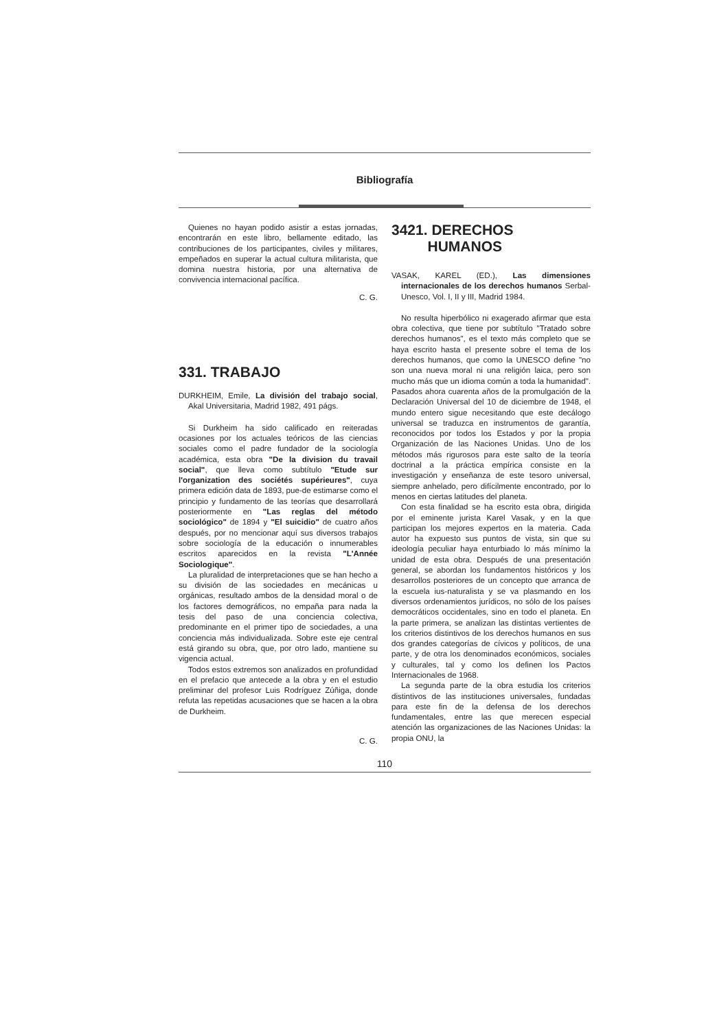Bibliografía
Quienes no hayan podido asistir a estas jornadas, encontrarán en este libro, bellamente editado, las contribuciones de los participantes, civiles y militares, empeñados en superar la actual cultura militarista, que domina nuestra historia, por una alternativa de convivencia internacional pacífica.
C. G.
331. TRABAJO
DURKHEIM, Emile, La división del trabajo social, Akal Universitaria, Madrid 1982, 491 págs.
Si Durkheim ha sido calificado en reiteradas ocasiones por los actuales teóricos de las ciencias sociales como el padre fundador de la sociología académica, esta obra "De la division du travail social", que lleva como subtítulo "Etude sur l'organization des sociétés supérieures", cuya primera edición data de 1893, pue-de estimarse como el principio y fundamento de las teorías que desarrollará posteriormente en "Las reglas del método sociológico" de 1894 y "El suicidio" de cuatro años después, por no mencionar aquí sus diversos trabajos sobre sociología de la educación o innumerables escritos aparecidos en la revista "L'Année Sociologique".
La pluralidad de interpretaciones que se han hecho a su división de las sociedades en mecánicas u orgánicas, resultado ambos de la densidad moral o de los factores demográficos, no empaña para nada la tesis del paso de una conciencia colectiva, predominante en el primer tipo de sociedades, a una conciencia más individualizada. Sobre este eje central está girando su obra, que, por otro lado, mantiene su vigencia actual.
Todos estos extremos son analizados en profundidad en el prefacio que antecede a la obra y en el estudio preliminar del profesor Luis Rodríguez Zúñiga, donde refuta las repetidas acusaciones que se hacen a la obra de Durkheim.
C. G.
3421. DERECHOS
HUMANOS
VASAK, KAREL (ED.), Las dimensiones internacionales de los derechos humanos Serbal-Unesco, Vol. I, II y III, Madrid 1984.
No resulta hiperbólico ni exagerado afirmar que esta obra colectiva, que tiene por subtítulo "Tratado sobre derechos humanos", es el texto más completo que se haya escrito hasta el presente sobre el tema de los derechos humanos, que como la UNESCO define "no son una nueva moral ni una religión laica, pero son mucho más que un idioma común a toda la humanidad". Pasados ahora cuarenta años de la promulgación de la Declaración Universal del 10 de diciembre de 1948, el mundo entero sigue necesitando que este decálogo universal se traduzca en instrumentos de garantía, reconocidos por todos los Estados y por la propia Organización de las Naciones Unidas. Uno de los métodos más rigurosos para este salto de la teoría doctrinal a la práctica empírica consiste en la investigación y enseñanza de este tesoro universal, siempre anhelado, pero difícilmente encontrado, por lo menos en ciertas latitudes del planeta.
Con esta finalidad se ha escrito esta obra, dirigida por el eminente jurista Karel Vasak, y en la que participan los mejores expertos en la materia. Cada autor ha expuesto sus puntos de vista, sin que su ideología peculiar haya enturbiado lo más mínimo la unidad de esta obra. Después de una presentación general, se abordan los fundamentos históricos y los desarrollos posteriores de un concepto que arranca de la escuela ius-naturalista y se va plasmando en los diversos ordenamientos jurídicos, no sólo de los países democráticos occidentales, sino en todo el planeta. En la parte primera, se analizan las distintas vertientes de los criterios distintivos de los derechos humanos en sus dos grandes categorías de cívicos y políticos, de una parte, y de otra los denominados económicos, sociales y culturales, tal y como los definen los Pactos Internacionales de 1968.
La segunda parte de la obra estudia los criterios distintivos de las instituciones universales, fundadas para este fin de la defensa de los derechos fundamentales, entre las que merecen especial atención las organizaciones de las Naciones Unidas: la propia ONU, la
110